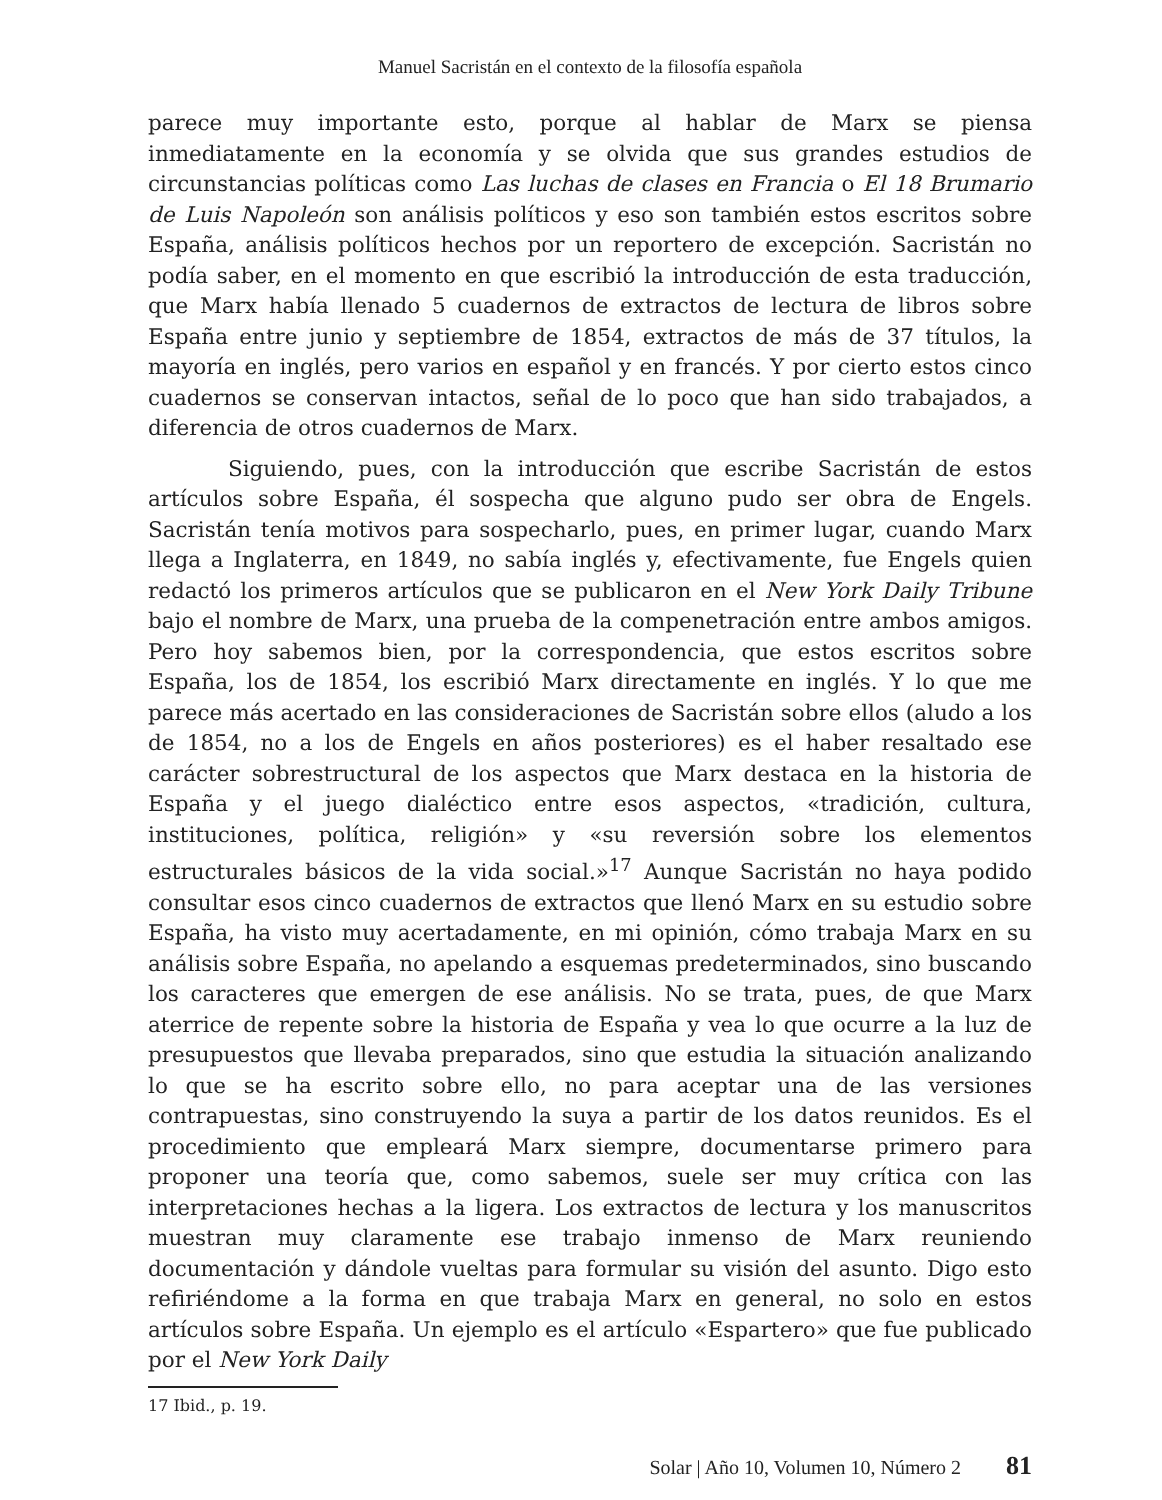Manuel Sacristán en el contexto de la filosofía española
parece muy importante esto, porque al hablar de Marx se piensa inmediatamente en la economía y se olvida que sus grandes estudios de circunstancias políticas como Las luchas de clases en Francia o El 18 Brumario de Luis Napoleón son análisis políticos y eso son también estos escritos sobre España, análisis políticos hechos por un reportero de excepción. Sacristán no podía saber, en el momento en que escribió la introducción de esta traducción, que Marx había llenado 5 cuadernos de extractos de lectura de libros sobre España entre junio y septiembre de 1854, extractos de más de 37 títulos, la mayoría en inglés, pero varios en español y en francés. Y por cierto estos cinco cuadernos se conservan intactos, señal de lo poco que han sido trabajados, a diferencia de otros cuadernos de Marx.
Siguiendo, pues, con la introducción que escribe Sacristán de estos artículos sobre España, él sospecha que alguno pudo ser obra de Engels. Sacristán tenía motivos para sospecharlo, pues, en primer lugar, cuando Marx llega a Inglaterra, en 1849, no sabía inglés y, efectivamente, fue Engels quien redactó los primeros artículos que se publicaron en el New York Daily Tribune bajo el nombre de Marx, una prueba de la compenetración entre ambos amigos. Pero hoy sabemos bien, por la correspondencia, que estos escritos sobre España, los de 1854, los escribió Marx directamente en inglés. Y lo que me parece más acertado en las consideraciones de Sacristán sobre ellos (aludo a los de 1854, no a los de Engels en años posteriores) es el haber resaltado ese carácter sobrestructural de los aspectos que Marx destaca en la historia de España y el juego dialéctico entre esos aspectos, «tradición, cultura, instituciones, política, religión» y «su reversión sobre los elementos estructurales básicos de la vida social.»<sup>17</sup> Aunque Sacristán no haya podido consultar esos cinco cuadernos de extractos que llenó Marx en su estudio sobre España, ha visto muy acertadamente, en mi opinión, cómo trabaja Marx en su análisis sobre España, no apelando a esquemas predeterminados, sino buscando los caracteres que emergen de ese análisis. No se trata, pues, de que Marx aterrice de repente sobre la historia de España y vea lo que ocurre a la luz de presupuestos que llevaba preparados, sino que estudia la situación analizando lo que se ha escrito sobre ello, no para aceptar una de las versiones contrapuestas, sino construyendo la suya a partir de los datos reunidos. Es el procedimiento que empleará Marx siempre, documentarse primero para proponer una teoría que, como sabemos, suele ser muy crítica con las interpretaciones hechas a la ligera. Los extractos de lectura y los manuscritos muestran muy claramente ese trabajo inmenso de Marx reuniendo documentación y dándole vueltas para formular su visión del asunto. Digo esto refiriéndome a la forma en que trabaja Marx en general, no solo en estos artículos sobre España. Un ejemplo es el artículo «Espartero» que fue publicado por el New York Daily
17 Ibid., p. 19.
Solar | Año 10, Volumen 10, Número 2 81